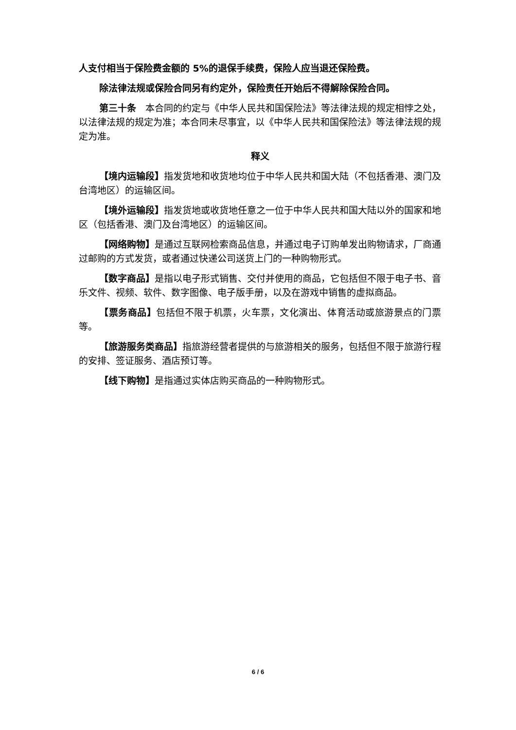人支付相当于保险费金额的 5%的退保手续费，保险人应当退还保险费。
除法律法规或保险合同另有约定外，保险责任开始后不得解除保险合同。
第三十条　本合同的约定与《中华人民共和国保险法》等法律法规的规定相悖之处，以法律法规的规定为准；本合同未尽事宜，以《中华人民共和国保险法》等法律法规的规定为准。
释义
【境内运输段】指发货地和收货地均位于中华人民共和国大陆（不包括香港、澳门及台湾地区）的运输区间。
【境外运输段】指发货地或收货地任意之一位于中华人民共和国大陆以外的国家和地区（包括香港、澳门及台湾地区）的运输区间。
【网络购物】是通过互联网检索商品信息，并通过电子订购单发出购物请求，厂商通过邮购的方式发货，或者通过快递公司送货上门的一种购物形式。
【数字商品】是指以电子形式销售、交付并使用的商品，它包括但不限于电子书、音乐文件、视频、软件、数字图像、电子版手册，以及在游戏中销售的虚拟商品。
【票务商品】包括但不限于机票，火车票，文化演出、体育活动或旅游景点的门票等。
【旅游服务类商品】指旅游经营者提供的与旅游相关的服务，包括但不限于旅游行程的安排、签证服务、酒店预订等。
【线下购物】是指通过实体店购买商品的一种购物形式。
6 / 6